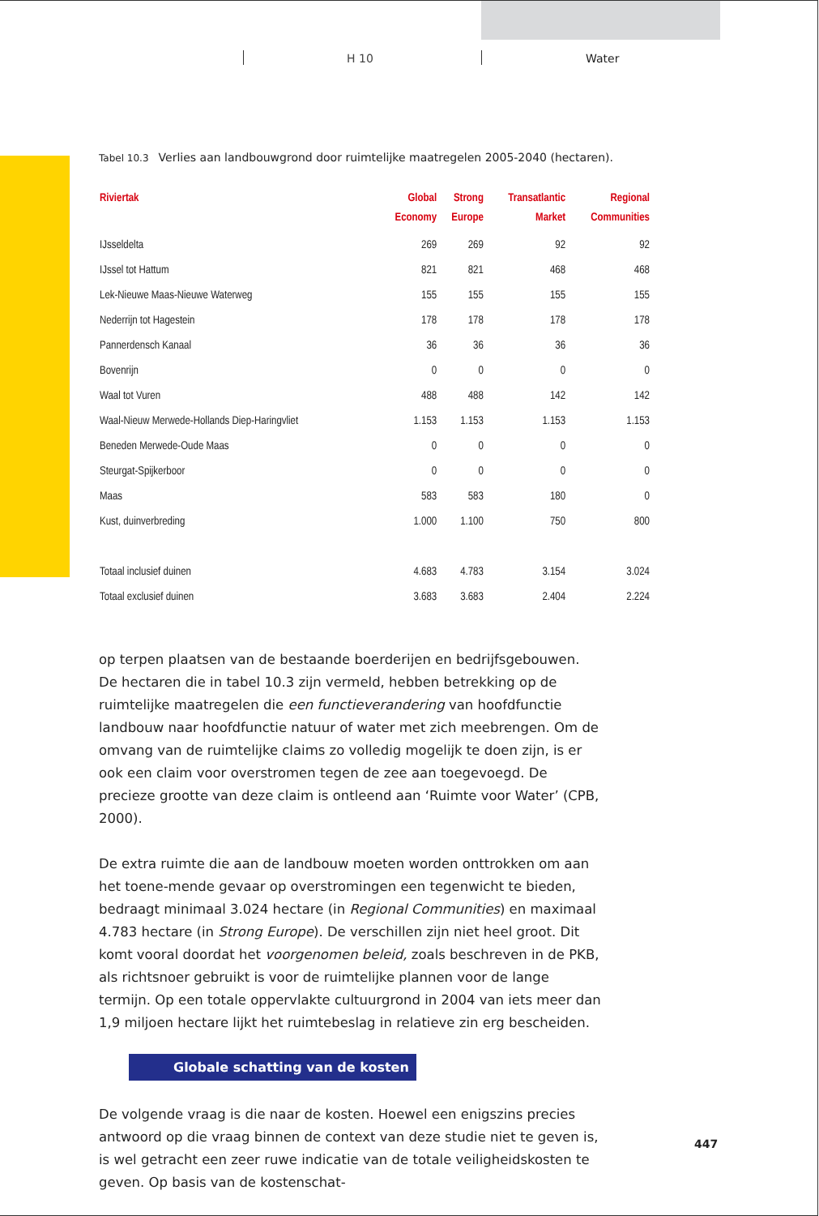H 10 Water
Tabel 10.3 Verlies aan landbouwgrond door ruimtelijke maatregelen 2005-2040 (hectaren).
| Riviertak | Global Economy | Strong Europe | Transatlantic Market | Regional Communities |
| --- | --- | --- | --- | --- |
| IJsseldelta | 269 | 269 | 92 | 92 |
| IJssel tot Hattum | 821 | 821 | 468 | 468 |
| Lek-Nieuwe Maas-Nieuwe Waterweg | 155 | 155 | 155 | 155 |
| Nederrijn tot Hagestein | 178 | 178 | 178 | 178 |
| Pannerdensch Kanaal | 36 | 36 | 36 | 36 |
| Bovenrijn | 0 | 0 | 0 | 0 |
| Waal tot Vuren | 488 | 488 | 142 | 142 |
| Waal-Nieuw Merwede-Hollands Diep-Haringvliet | 1.153 | 1.153 | 1.153 | 1.153 |
| Beneden Merwede-Oude Maas | 0 | 0 | 0 | 0 |
| Steurgat-Spijkerboor | 0 | 0 | 0 | 0 |
| Maas | 583 | 583 | 180 | 0 |
| Kust, duinverbreding | 1.000 | 1.100 | 750 | 800 |
| Totaal inclusief duinen | 4.683 | 4.783 | 3.154 | 3.024 |
| Totaal exclusief duinen | 3.683 | 3.683 | 2.404 | 2.224 |
op terpen plaatsen van de bestaande boerderijen en bedrijfsgebouwen. De hectaren die in tabel 10.3 zijn vermeld, hebben betrekking op de ruimtelijke maatregelen die een functieverandering van hoofdfunctie landbouw naar hoofdfunctie natuur of water met zich meebrengen. Om de omvang van de ruimtelijke claims zo volledig mogelijk te doen zijn, is er ook een claim voor overstromen tegen de zee aan toegevoegd. De precieze grootte van deze claim is ontleend aan ‘Ruimte voor Water’ (CPB, 2000).
De extra ruimte die aan de landbouw moeten worden onttrokken om aan het toene-mende gevaar op overstromingen een tegenwicht te bieden, bedraagt minimaal 3.024 hectare (in Regional Communities) en maximaal 4.783 hectare (in Strong Europe). De verschillen zijn niet heel groot. Dit komt vooral doordat het voorgenomen beleid, zoals beschreven in de PKB, als richtsnoer gebruikt is voor de ruimtelijke plannen voor de lange termijn. Op een totale oppervlakte cultuurgrond in 2004 van iets meer dan 1,9 miljoen hectare lijkt het ruimtebeslag in relatieve zin erg bescheiden.
Globale schatting van de kosten
De volgende vraag is die naar de kosten. Hoewel een enigszins precies antwoord op die vraag binnen de context van deze studie niet te geven is, is wel getracht een zeer ruwe indicatie van de totale veiligheidskosten te geven. Op basis van de kostenschat-
447